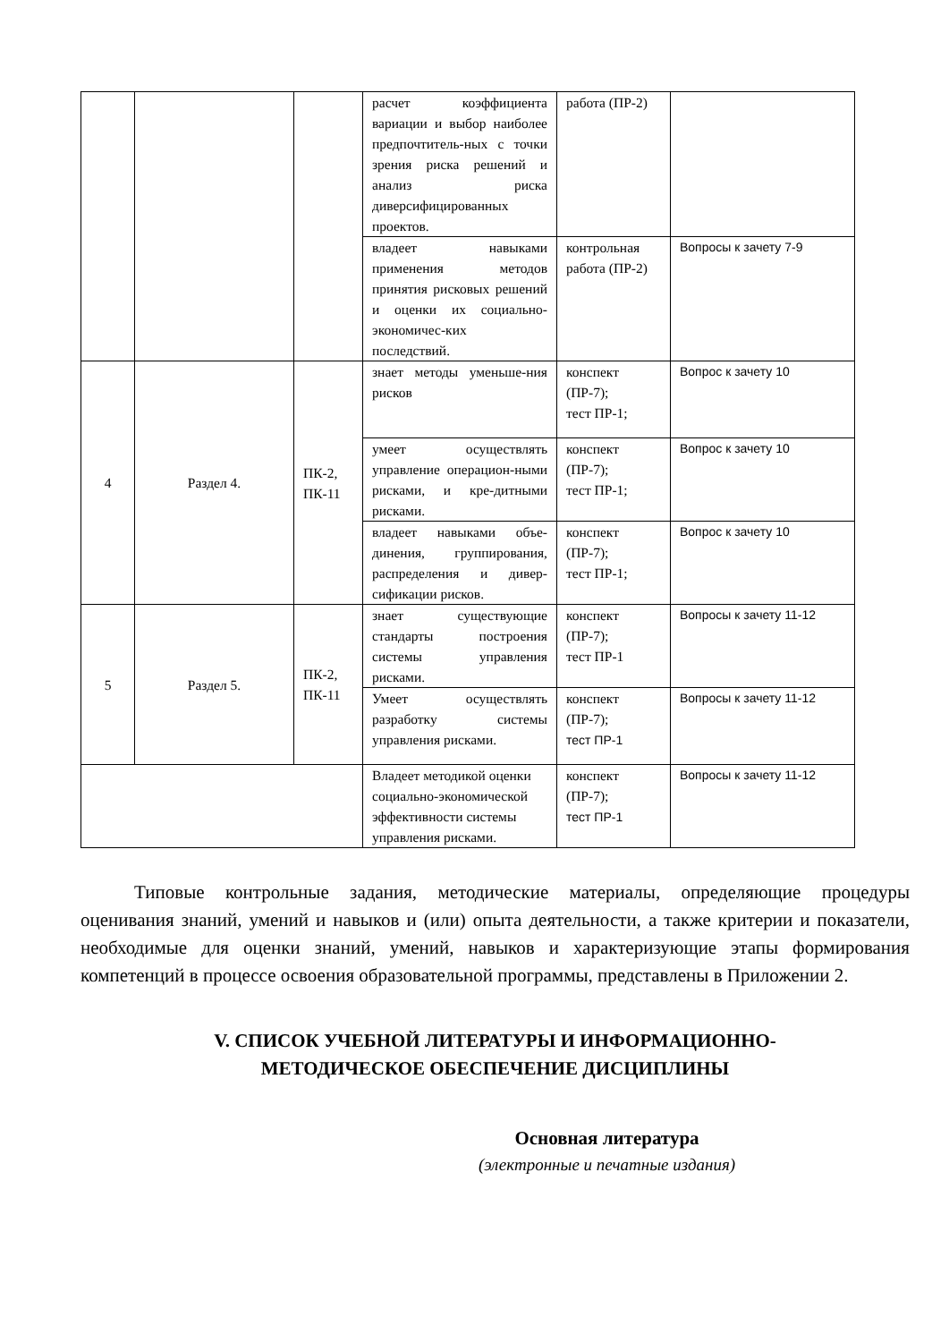| | | | расчет коэффициента вариации и выбор наиболее предпочтитель-ных с точки зрения риска решений и анализ риска диверсифицированных проектов. | работа (ПР-2) | |
| | | | владеет навыками применения методов принятия рисковых решений и оценки их социально-экономичес-ких последствий. | контрольная работа (ПР-2) | Вопросы к зачету 7-9 |
| 4 | Раздел 4. | ПК-2, ПК-11 | знает методы уменьше-ния рисков | конспект (ПР-7); тест ПР-1; | Вопрос к зачету 10 |
| | | | умеет осуществлять управление операцион-ными рисками, и кре-дитными рисками. | конспект (ПР-7); тест ПР-1; | Вопрос к зачету 10 |
| | | | владеет навыками объе-динения, группирования, распределения и дивер-сификации рисков. | конспект (ПР-7); тест ПР-1; | Вопрос к зачету 10 |
| 5 | Раздел 5. | ПК-2, ПК-11 | знает существующие стандарты построения системы управления рисками. | конспект (ПР-7); тест ПР-1 | Вопросы к зачету 11-12 |
| | | | Умеет осуществлять разработку системы управления рисками. | конспект (ПР-7); тест ПР-1 | Вопросы к зачету 11-12 |
| | | | Владеет методикой оценки социально-экономической эффективности системы управления рисками. | конспект (ПР-7); тест ПР-1 | Вопросы к зачету 11-12 |
Типовые контрольные задания, методические материалы, определяющие процедуры оценивания знаний, умений и навыков и (или) опыта деятельности, а также критерии и показатели, необходимые для оценки знаний, умений, навыков и характеризующие этапы формирования компетенций в процессе освоения образовательной программы, представлены в Приложении 2.
V. СПИСОК УЧЕБНОЙ ЛИТЕРАТУРЫ И ИНФОРМАЦИОННО-
МЕТОДИЧЕСКОЕ ОБЕСПЕЧЕНИЕ ДИСЦИПЛИНЫ
Основная литература
(электронные и печатные издания)